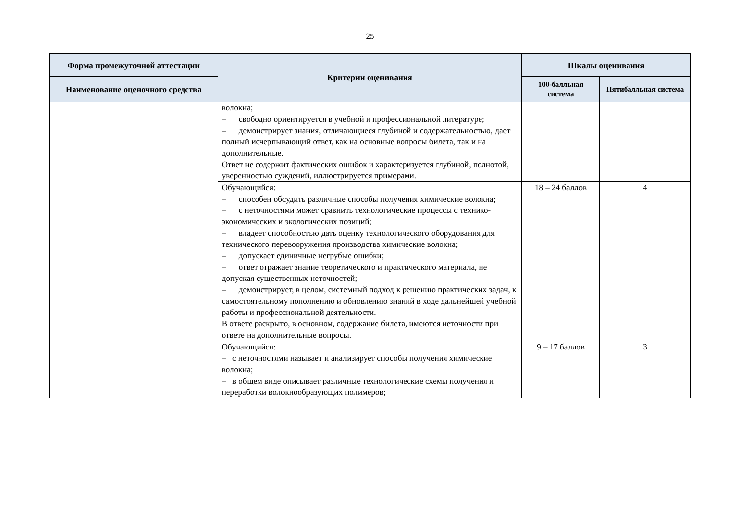25
| Форма промежуточной аттестации | Критерии оценивания | Шкалы оценивания | |
| --- | --- | --- | --- |
| Наименование оценочного средства | | 100-балльная система | Пятибалльная система |
| | волокна; – свободно ориентируется в учебной и профессиональной литературе; – демонстрирует знания, отличающиеся глубиной и содержательностью, дает полный исчерпывающий ответ, как на основные вопросы билета, так и на дополнительные. Ответ не содержит фактических ошибок и характеризуется глубиной, полнотой, уверенностью суждений, иллюстрируется примерами. | | |
| | Обучающийся: – способен обсудить различные способы получения химические волокна; – с неточностями может сравнить технологические процессы с технико- экономических и экологических позиций; – владеет способностью дать оценку технологического оборудования для технического перевооружения производства химические волокна; – допускает единичные негрубые ошибки; – ответ отражает знание теоретического и практического материала, не допуская существенных неточностей; – демонстрирует, в целом, системный подход к решению практических задач, к самостоятельному пополнению и обновлению знаний в ходе дальнейшей учебной работы и профессиональной деятельности. В ответе раскрыто, в основном, содержание билета, имеются неточности при ответе на дополнительные вопросы. | 18 – 24 баллов | 4 |
| | Обучающийся: – с неточностями называет и анализирует способы получения химические волокна; – в общем виде описывает различные технологические схемы получения и переработки волокнообразующих полимеров; | 9 – 17 баллов | 3 |